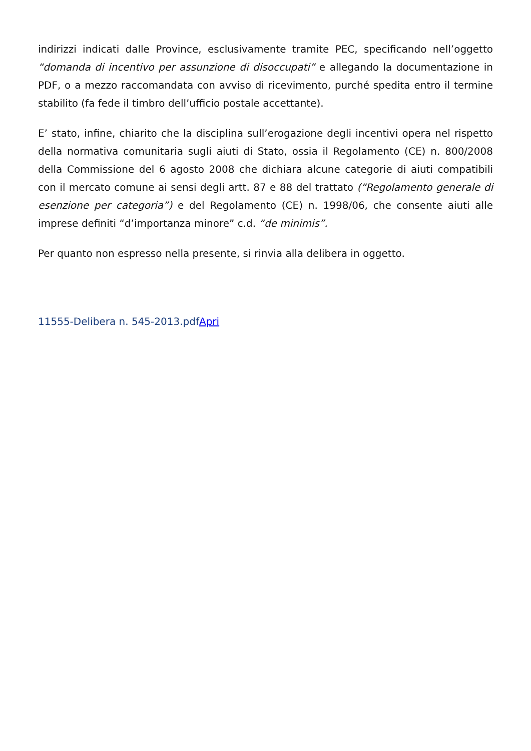indirizzi indicati dalle Province, esclusivamente tramite PEC, specificando nell’oggetto “domanda di incentivo per assunzione di disoccupati” e allegando la documentazione in PDF, o a mezzo raccomandata con avviso di ricevimento, purché spedita entro il termine stabilito (fa fede il timbro dell’ufficio postale accettante).
E’ stato, infine, chiarito che la disciplina sull’erogazione degli incentivi opera nel rispetto della normativa comunitaria sugli aiuti di Stato, ossia il Regolamento (CE) n. 800/2008 della Commissione del 6 agosto 2008 che dichiara alcune categorie di aiuti compatibili con il mercato comune ai sensi degli artt. 87 e 88 del trattato (“Regolamento generale di esenzione per categoria”) e del Regolamento (CE) n. 1998/06, che consente aiuti alle imprese definiti “d’importanza minore” c.d. “de minimis”.
Per quanto non espresso nella presente, si rinvia alla delibera in oggetto.
11555-Delibera n. 545-2013.pdfApri